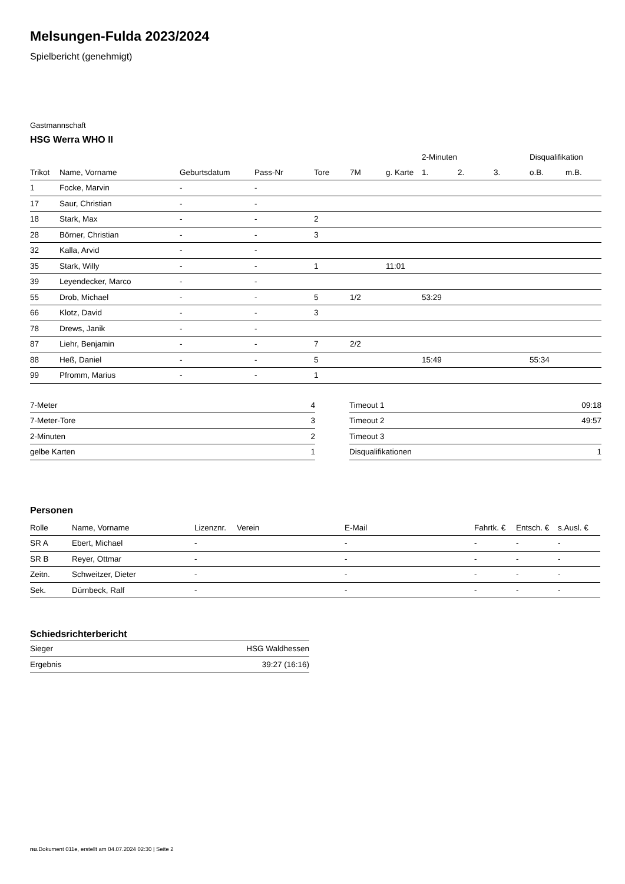Melsungen-Fulda 2023/2024
Spielbericht (genehmigt)
Gastmannschaft
HSG Werra WHO II
| | | | | | | | 2-Minuten | | | Disqualifikation | |
| --- | --- | --- | --- | --- | --- | --- | --- | --- | --- | --- | --- |
| Trikot | Name, Vorname | Geburtsdatum | Pass-Nr | Tore | 7M | g. Karte | 1. | 2. | 3. | o.B. | m.B. |
| 1 | Focke, Marvin | - | - | | | | | | | | |
| 17 | Saur, Christian | - | - | | | | | | | | |
| 18 | Stark, Max | - | - | 2 | | | | | | | |
| 28 | Börner, Christian | - | - | 3 | | | | | | | |
| 32 | Kalla, Arvid | - | - | | | | | | | | |
| 35 | Stark, Willy | - | - | 1 | | 11:01 | | | | | |
| 39 | Leyendecker, Marco | - | - | | | | | | | | |
| 55 | Drob, Michael | - | - | 5 | 1/2 | | 53:29 | | | | |
| 66 | Klotz, David | - | - | 3 | | | | | | | |
| 78 | Drews, Janik | - | - | | | | | | | | |
| 87 | Liehr, Benjamin | - | - | 7 | 2/2 | | | | | | |
| 88 | Heß, Daniel | - | - | 5 | | | 15:49 | | | 55:34 | |
| 99 | Pfromm, Marius | - | - | 1 | | | | | | | |
| 7-Meter | 4 |
| 7-Meter-Tore | 3 |
| 2-Minuten | 2 |
| gelbe Karten | 1 |
| Timeout 1 | 09:18 |
| Timeout 2 | 49:57 |
| Timeout 3 | |
| Disqualifikationen | 1 |
Personen
| Rolle | Name, Vorname | Lizenznr. | Verein | E-Mail | Fahrtk. € | Entsch. € | s.Ausl. € |
| --- | --- | --- | --- | --- | --- | --- | --- |
| SR A | Ebert, Michael | - | | - | - | - | - |
| SR B | Reyer, Ottmar | - | | - | - | - | - |
| Zeitn. | Schweitzer, Dieter | - | | - | - | - | - |
| Sek. | Dürnbeck, Ralf | - | | - | - | - | - |
Schiedsrichterbericht
| Sieger | HSG Waldhessen |
| Ergebnis | 39:27 (16:16) |
nu.Dokument 011e, erstellt am 04.07.2024 02:30 | Seite 2